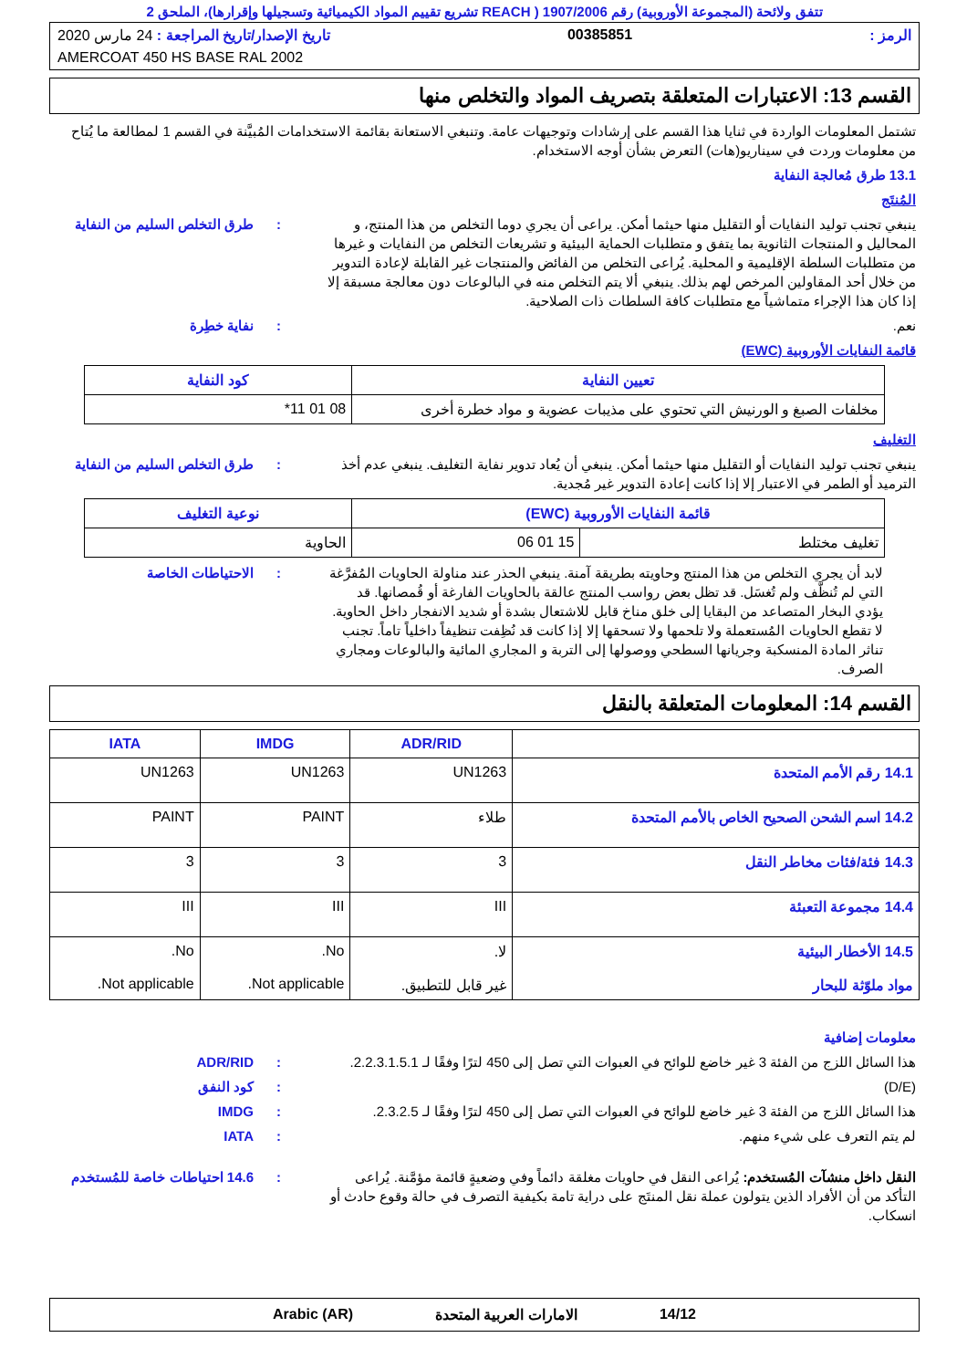تتفق ولائحة (المجموعة الأوروبية) رقم 1907/2006 ( REACH تشريع تقييم المواد الكيميائية وتسجيلها وإقرارها)، الملحق 2
الرمز : 00385851 تاريخ الإصدار/تاريخ المراجعة : 24 مارس 2020
AMERCOAT 450 HS BASE RAL 2002
القسم 13: الاعتبارات المتعلقة بتصريف المواد والتخلص منها
تشتمل المعلومات الواردة في ثنايا هذا القسم على إرشادات وتوجيهات عامة. وتنبغي الاستعانة بقائمة الاستخدامات المُبيَّنة في القسم 1 لمطالعة ما يُتاح من معلومات وردت في سيناريو(هات) التعرض بشأن أوجه الاستخدام.
13.1 طرق مُعالجة النفاية
المُنتَج
ينبغي تجنب توليد النفايات أو التقليل منها حيثما أمكن. يراعى أن يجري دوما التخلص من هذا المنتج، و المحاليل و المنتجات الثانوية بما يتفق و متطلبات الحماية البيئية و تشريعات التخلص من النفايات و غيرها من متطلبات السلطة الإقليمية و المحلية. يُراعى التخلص من الفائض والمنتجات غير القابلة لإعادة التدوير من خلال أحد المقاولين المرخص لهم بذلك. ينبغي ألا يتم التخلص منه في البالوعات دون معالجة مسبقة إلا إذا كان هذا الإجراء متماشياً مع متطلبات كافة السلطات ذات الصلاحية.: طرق التخلص السليم من النفاية
نعم.: نفاية خطِرة
قائمة النفايات الأوروبية (EWC)
| تعيين النفاية | كود النفاية |
| --- | --- |
| مخلفات الصبغ و الورنيش التي تحتوي على مذيبات عضوية و مواد خطرة أخرى | 08 01 11* |
التغليف
ينبغي تجنب توليد النفايات أو التقليل منها حيثما أمكن. ينبغي أن يُعاد تدوير نفاية التغليف. ينبغي عدم أخذ الترميد أو الطمر في الاعتبار إلا إذا كانت إعادة التدوير غير مُجدية.: طرق التخلص السليم من النفاية
| قائمة النفايات الأوروبية (EWC) | | نوعية التغليف |
| --- | --- | --- |
| تغليف مختلط | 15 01 06 | الحاوية |
لابد أن يجري التخلص من هذا المنتج وحاويته بطريقة آمنة. ينبغي الحذر عند مناولة الحاويات المُفرَّغة التي لم تُنظَّف ولم تُغسَل. قد تظل بعض رواسب المنتج عالقة بالحاويات الفارغة أو قُمصانها. قد يؤدي البخار المتصاعد من البقايا إلى خلق مناخ قابل للاشتعال بشدة أو شديد الانفجار داخل الحاوية. لا تقطع الحاويات المُستعملة ولا تلحمها ولا تسحقها إلا إذا كانت قد نُظِفت تنظيفاً داخلياً تاماً. تجنب تناثر المادة المنسكبة وجريانها السطحي ووصولها إلى التربة و المجاري المائية والبالوعات ومجاري الصرف.: الاحتياطات الخاصة
القسم 14: المعلومات المتعلقة بالنقل
| | ADR/RID | IMDG | IATA |
| --- | --- | --- | --- |
| 14.1 رقم الأمم المتحدة | UN1263 | UN1263 | UN1263 |
| 14.2 اسم الشحن الصحيح الخاص بالأمم المتحدة | طلاء | PAINT | PAINT |
| 14.3 فئة/فئات مخاطر النقل | 3 | 3 | 3 |
| 14.4 مجموعة التعبئة | III | III | III |
| 14.5 الأخطار البيئية مواد ملوّثة للبحار | لا. غير قابل للتطبيق. | No. Not applicable. | No. Not applicable. |
معلومات إضافية
هذا السائل اللزج من الفئة 3 غير خاضع للوائح في العبوات التي تصل إلى 450 لترًا وفقًا لـ 2.2.3.1.5.1.: ADR/RID
(D/E): كود النفق
هذا السائل اللزج من الفئة 3 غير خاضع للوائح في العبوات التي تصل إلى 450 لترًا وفقًا لـ 2.3.2.5.: IMDG
لم يتم التعرف على شيء منهم.: IATA
النقل داخل منشآت المُستخدم: يُراعى النقل في حاويات مغلقة دائماً وفي وضعيةٍ قائمة مؤمَّنة. يُراعى التأكد من أن الأفراد الذين يتولون عملة نقل المنتَج على دراية تامة بكيفية التصرف في حالة وقوع حادث أو انسكاب.: 14.6 احتياطات خاصة للمُستخدم
14/12 الامارات العربية المتحدة Arabic (AR)